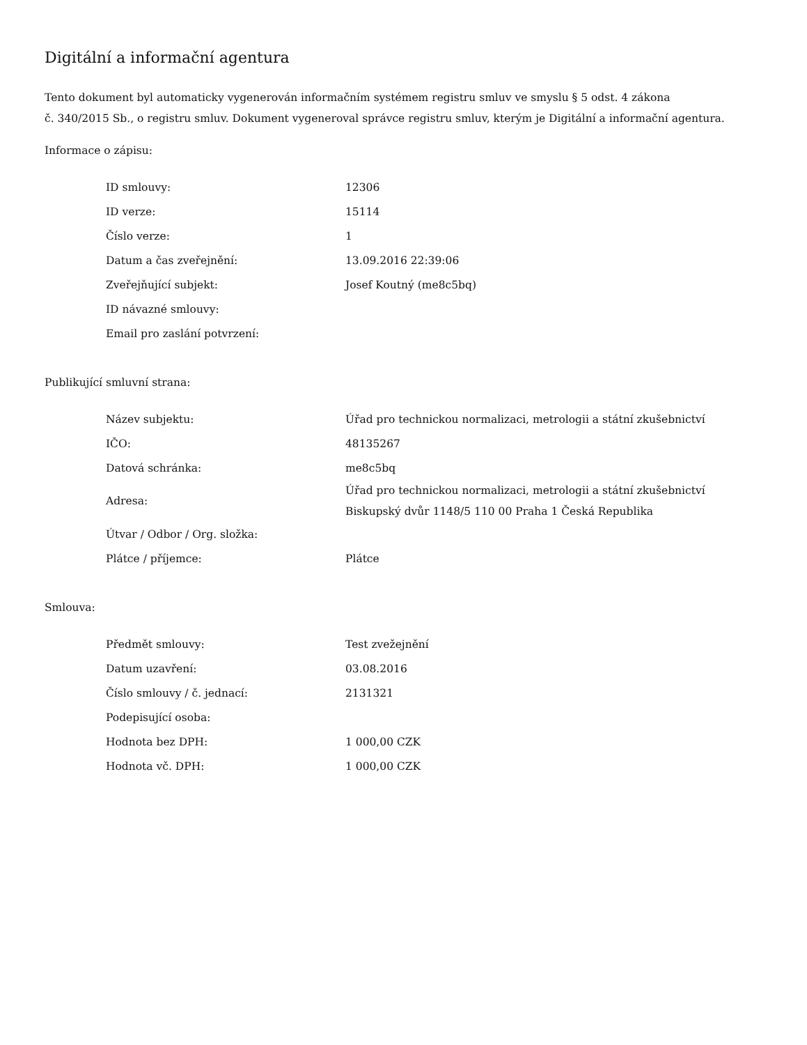Digitální a informační agentura
Tento dokument byl automaticky vygenerován informačním systémem registru smluv ve smyslu § 5 odst. 4 zákona
č. 340/2015 Sb., o registru smluv. Dokument vygeneroval správce registru smluv, kterým je Digitální a informační agentura.
Informace o zápisu:
| ID smlouvy: | 12306 |
| ID verze: | 15114 |
| Číslo verze: | 1 |
| Datum a čas zveřejnění: | 13.09.2016 22:39:06 |
| Zveřejňující subjekt: | Josef Koutný (me8c5bq) |
| ID návazné smlouvy: | |
| Email pro zaslání potvrzení: | |
Publikující smluvní strana:
| Název subjektu: | Úřad pro technickou normalizaci, metrologii a státní zkušebnictví |
| IČO: | 48135267 |
| Datová schránka: | me8c5bq |
| Adresa: | Úřad pro technickou normalizaci, metrologii a státní zkušebnictví Biskupský dvůr 1148/5 110 00 Praha 1 Česká Republika |
| Útvar / Odbor / Org. složka: | |
| Plátce / příjemce: | Plátce |
Smlouva:
| Předmět smlouvy: | Test zvežejnění |
| Datum uzavření: | 03.08.2016 |
| Číslo smlouvy / č. jednací: | 2131321 |
| Podepisující osoba: | |
| Hodnota bez DPH: | 1 000,00 CZK |
| Hodnota vč. DPH: | 1 000,00 CZK |